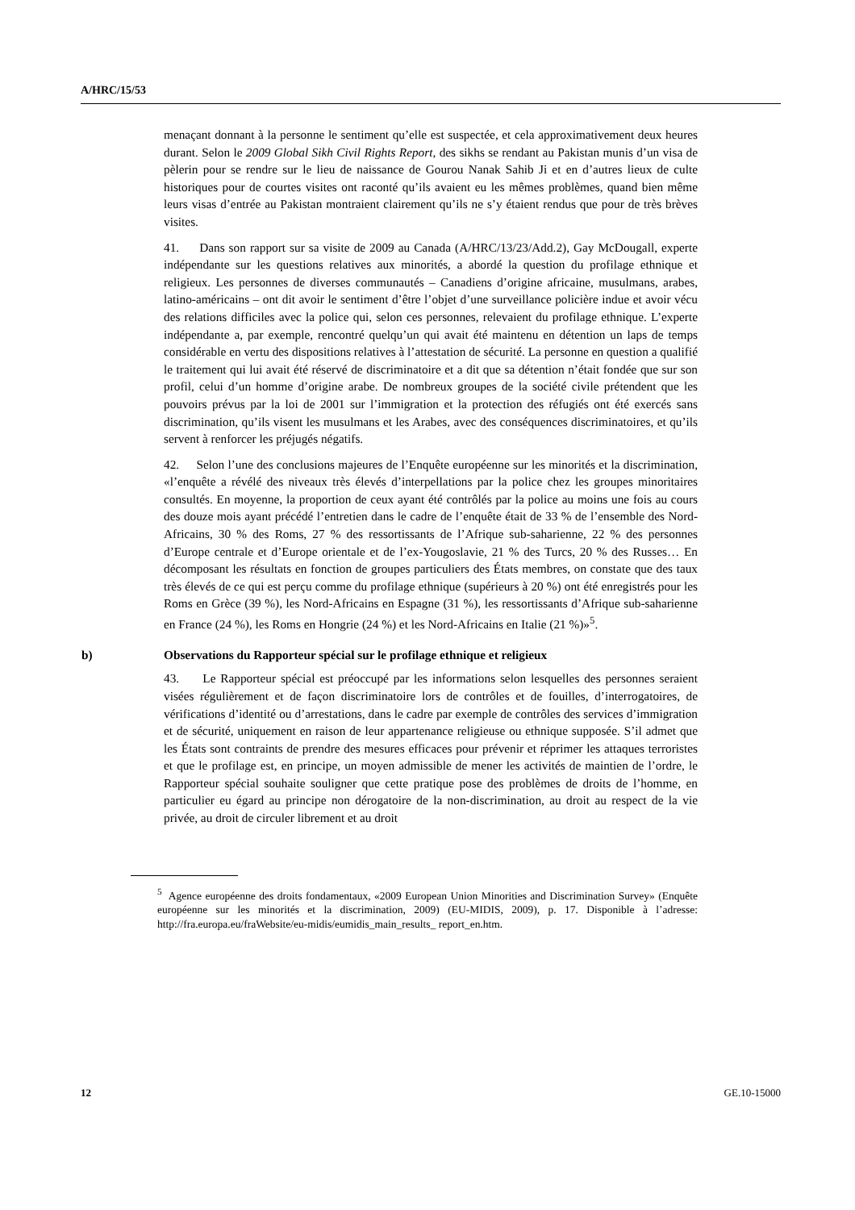A/HRC/15/53
menaçant donnant à la personne le sentiment qu’elle est suspectée, et cela approximativement deux heures durant. Selon le 2009 Global Sikh Civil Rights Report, des sikhs se rendant au Pakistan munis d’un visa de pèlerin pour se rendre sur le lieu de naissance de Gourou Nanak Sahib Ji et en d’autres lieux de culte historiques pour de courtes visites ont raconté qu’ils avaient eu les mêmes problèmes, quand bien même leurs visas d’entrée au Pakistan montraient clairement qu’ils ne s’y étaient rendus que pour de très brèves visites.
41. Dans son rapport sur sa visite de 2009 au Canada (A/HRC/13/23/Add.2), Gay McDougall, experte indépendante sur les questions relatives aux minorités, a abordé la question du profilage ethnique et religieux. Les personnes de diverses communautés – Canadiens d’origine africaine, musulmans, arabes, latino-américains – ont dit avoir le sentiment d’être l’objet d’une surveillance policière indue et avoir vécu des relations difficiles avec la police qui, selon ces personnes, relevaient du profilage ethnique. L’experte indépendante a, par exemple, rencontré quelqu’un qui avait été maintenu en détention un laps de temps considérable en vertu des dispositions relatives à l’attestation de sécurité. La personne en question a qualifié le traitement qui lui avait été réservé de discriminatoire et a dit que sa détention n’était fondée que sur son profil, celui d’un homme d’origine arabe. De nombreux groupes de la société civile prétendent que les pouvoirs prévus par la loi de 2001 sur l’immigration et la protection des réfugiés ont été exercés sans discrimination, qu’ils visent les musulmans et les Arabes, avec des conséquences discriminatoires, et qu’ils servent à renforcer les préjugés négatifs.
42. Selon l’une des conclusions majeures de l’Enquête européenne sur les minorités et la discrimination, «l’enquête a révélé des niveaux très élevés d’interpellations par la police chez les groupes minoritaires consultés. En moyenne, la proportion de ceux ayant été contrôlés par la police au moins une fois au cours des douze mois ayant précédé l’entretien dans le cadre de l’enquête était de 33 % de l’ensemble des Nord-Africains, 30 % des Roms, 27 % des ressortissants de l’Afrique sub-saharienne, 22 % des personnes d’Europe centrale et d’Europe orientale et de l’ex-Yougoslavie, 21 % des Turcs, 20 % des Russes… En décomposant les résultats en fonction de groupes particuliers des États membres, on constate que des taux très élevés de ce qui est perçu comme du profilage ethnique (supérieurs à 20 %) ont été enregistrés pour les Roms en Grèce (39 %), les Nord-Africains en Espagne (31 %), les ressortissants d’Afrique sub-saharienne en France (24 %), les Roms en Hongrie (24 %) et les Nord-Africains en Italie (21 %)»<sup>5</sup>.
b) Observations du Rapporteur spécial sur le profilage ethnique et religieux
43. Le Rapporteur spécial est préoccupé par les informations selon lesquelles des personnes seraient visées régulièrement et de façon discriminatoire lors de contrôles et de fouilles, d’interrogatoires, de vérifications d’identité ou d’arrestations, dans le cadre par exemple de contrôles des services d’immigration et de sécurité, uniquement en raison de leur appartenance religieuse ou ethnique supposée. S’il admet que les États sont contraints de prendre des mesures efficaces pour prévenir et réprimer les attaques terroristes et que le profilage est, en principe, un moyen admissible de mener les activités de maintien de l’ordre, le Rapporteur spécial souhaite souligner que cette pratique pose des problèmes de droits de l’homme, en particulier eu égard au principe non dérogatoire de la non-discrimination, au droit au respect de la vie privée, au droit de circuler librement et au droit
<sup>5</sup> Agence européenne des droits fondamentaux, «2009 European Union Minorities and Discrimination Survey» (Enquête européenne sur les minorités et la discrimination, 2009) (EU-MIDIS, 2009), p. 17. Disponible à l’adresse: http://fra.europa.eu/fraWebsite/eu-midis/eumidis_main_results_ report_en.htm.
12 GE.10-15000